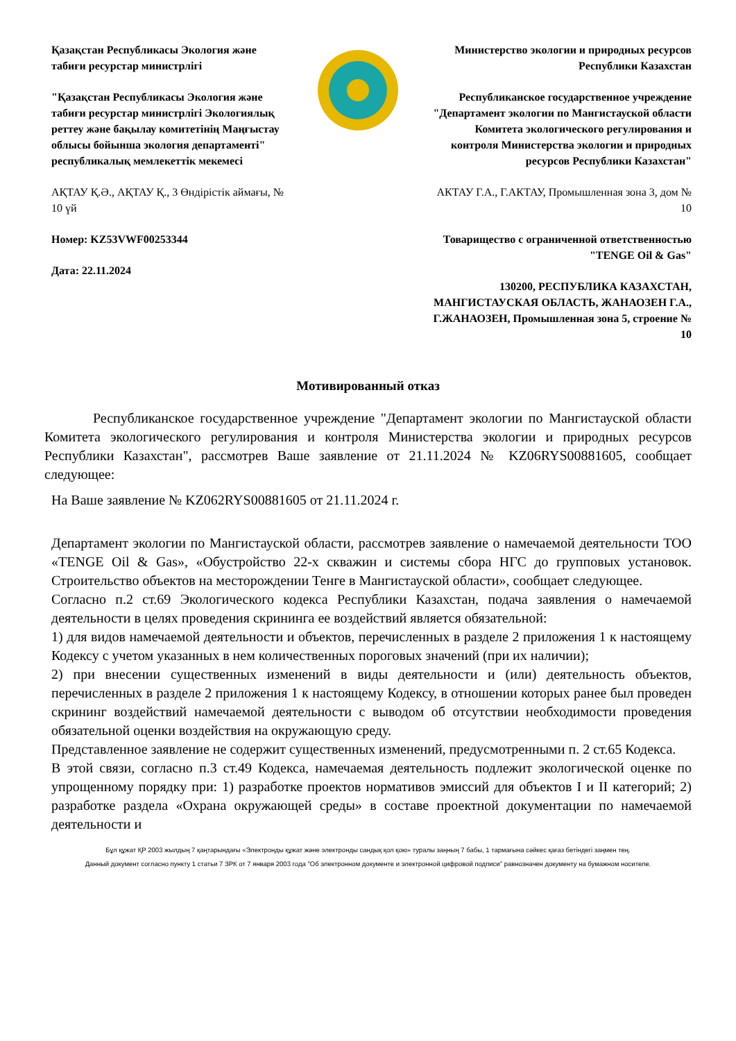Қазақстан Республикасы Экология және табиғи ресурстар министрлігі
"Қазақстан Республикасы Экология және табиғи ресурстар министрлігі Экологиялық реттеу және бақылау комитетінің Маңғыстау облысы бойынша экология департаменті" республикалық мемлекеттік мекемесі
АҚТАУ Қ.Ә., АҚТАУ Қ., 3 Өндірістік аймағы, № 10 үй
Номер: KZ53VWF00253344
Дата: 22.11.2024
Министерство экологии и природных ресурсов Республики Казахстан
Республиканское государственное учреждение "Департамент экологии по Мангистауской области Комитета экологического регулирования и контроля Министерства экологии и природных ресурсов Республики Казахстан"
АКТАУ Г.А., Г.АКТАУ, Промышленная зона 3, дом № 10
Товарищество с ограниченной ответственностью "TENGE Oil & Gas"
130200, РЕСПУБЛИКА КАЗАХСТАН, МАНГИСТАУСКАЯ ОБЛАСТЬ, ЖАНАОЗЕН Г.А., Г.ЖАНАОЗЕН, Промышленная зона 5, строение № 10
Мотивированный отказ
Республиканское государственное учреждение "Департамент экологии по Мангистауской области Комитета экологического регулирования и контроля Министерства экологии и природных ресурсов Республики Казахстан", рассмотрев Ваше заявление от 21.11.2024 № KZ06RYS00881605, сообщает следующее:
На Ваше заявление № KZ062RYS00881605 от 21.11.2024 г.
Департамент экологии по Мангистауской области, рассмотрев заявление о намечаемой деятельности ТОО «TENGE Oil & Gas», «Обустройство 22-х скважин и системы сбора НГС до групповых установок. Строительство объектов на месторождении Тенге в Мангистауской области», сообщает следующее.
Согласно п.2 ст.69 Экологического кодекса Республики Казахстан, подача заявления о намечаемой деятельности в целях проведения скрининга ее воздействий является обязательной:
1) для видов намечаемой деятельности и объектов, перечисленных в разделе 2 приложения 1 к настоящему Кодексу с учетом указанных в нем количественных пороговых значений (при их наличии);
2) при внесении существенных изменений в виды деятельности и (или) деятельность объектов, перечисленных в разделе 2 приложения 1 к настоящему Кодексу, в отношении которых ранее был проведен скрининг воздействий намечаемой деятельности с выводом об отсутствии необходимости проведения обязательной оценки воздействия на окружающую среду.
Представленное заявление не содержит существенных изменений, предусмотренными п. 2 ст.65 Кодекса.
В этой связи, согласно п.3 ст.49 Кодекса, намечаемая деятельность подлежит экологической оценке по упрощенному порядку при: 1) разработке проектов нормативов эмиссий для объектов I и II категорий; 2) разработке раздела «Охрана окружающей среды» в составе проектной документации по намечаемой деятельности и
Бұл құжат ҚР 2003 жылдың 7 қаңтарындағы «Электронды құжат және электронды сандық қол қою» туралы заңның 7 бабы, 1 тармағына сәйкес қағаз бетіндегі заңмен тең.
Данный документ согласно пункту 1 статьи 7 ЗРК от 7 января 2003 года "Об электронном документе и электронной цифровой подписи" равнозначен документу на бумажном носителе.